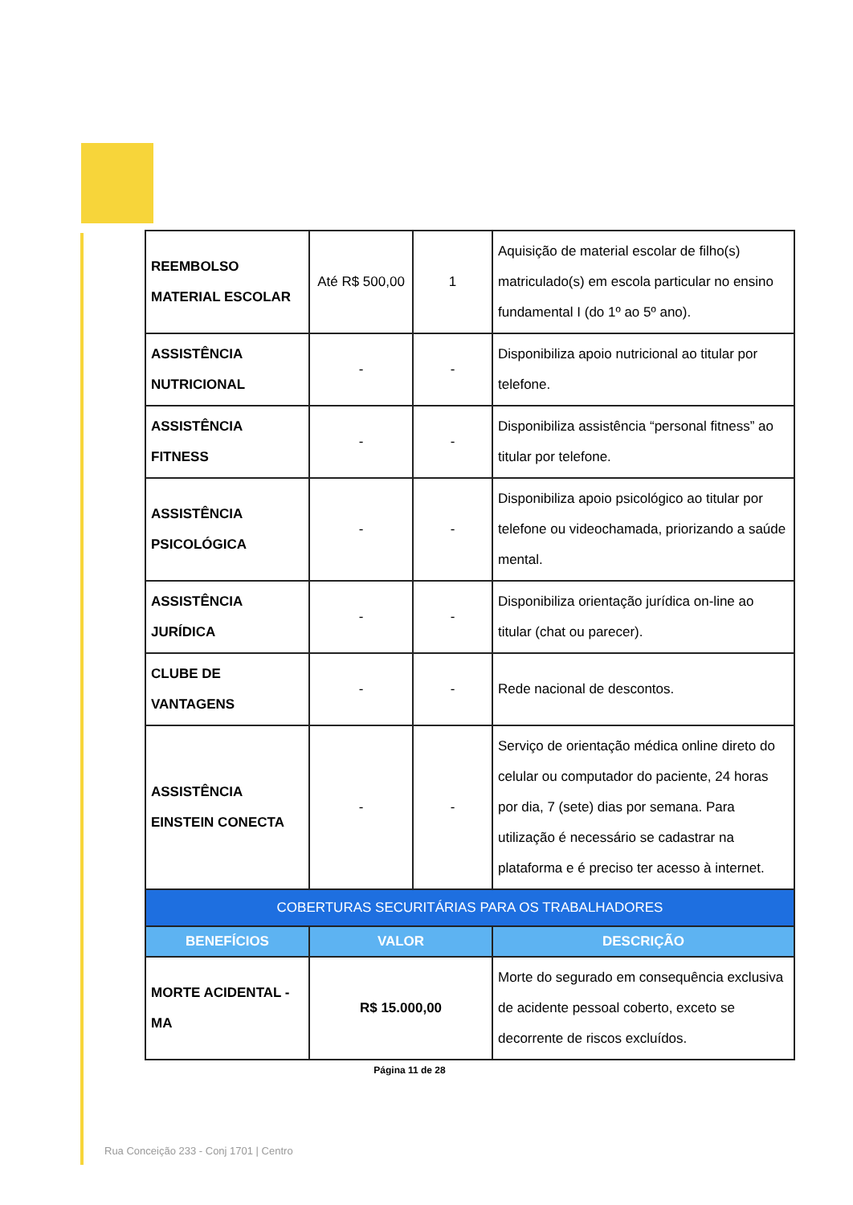| REEMBOLSO MATERIAL ESCOLAR | Até R$ 500,00 | 1 | Aquisição de material escolar de filho(s) matriculado(s) em escola particular no ensino fundamental I (do 1º ao 5º ano). |
| ASSISTÊNCIA NUTRICIONAL | - | - | Disponibiliza apoio nutricional ao titular por telefone. |
| ASSISTÊNCIA FITNESS | - | - | Disponibiliza assistência “personal fitness” ao titular por telefone. |
| ASSISTÊNCIA PSICOLÓGICA | - | - | Disponibiliza apoio psicológico ao titular por telefone ou videochamada, priorizando a saúde mental. |
| ASSISTÊNCIA JURÍDICA | - | - | Disponibiliza orientação jurídica on-line ao titular (chat ou parecer). |
| CLUBE DE VANTAGENS | - | - | Rede nacional de descontos. |
| ASSISTÊNCIA EINSTEIN CONECTA | - | - | Serviço de orientação médica online direto do celular ou computador do paciente, 24 horas por dia, 7 (sete) dias por semana. Para utilização é necessário se cadastrar na plataforma e é preciso ter acesso à internet. |
| COBERTURAS SECURITÁRIAS PARA OS TRABALHADORES | | | |
| BENEFÍCIOS | VALOR | | DESCRIÇÃO |
| MORTE ACIDENTAL - MA | R$ 15.000,00 | | Morte do segurado em consequência exclusiva de acidente pessoal coberto, exceto se decorrente de riscos excluídos. |
Página 11 de 28
Rua Conceição 233 - Conj 1701 | Centro